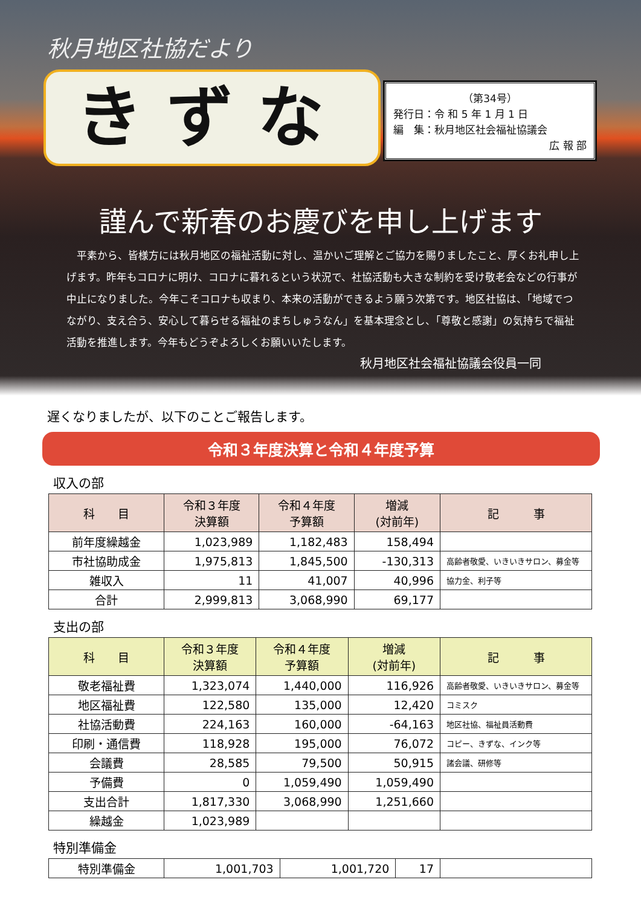秋月地区社協だより
きずな
（第34号）
発行日：令 和 5 年 1 月 1 日
編　集：秋月地区社会福祉協議会
広 報 部
謹んで新春のお慶びを申し上げます
　平素から、皆様方には秋月地区の福祉活動に対し、温かいご理解とご協力を賜りましたこと、厚くお礼申し上げます。昨年もコロナに明け、コロナに暮れるという状況で、社協活動も大きな制約を受け敬老会などの行事が中止になりました。今年こそコロナも収まり、本来の活動ができるよう願う次第です。地区社協は、「地域でつながり、支え合う、安心して暮らせる福祉のまちしゅうなん」を基本理念とし、「尊敬と感謝」の気持ちで福祉活動を推進します。今年もどうぞよろしくお願いいたします。
秋月地区社会福祉協議会役員一同
遅くなりましたが、以下のことご報告します。
令和３年度決算と令和４年度予算
収入の部
| 科 目 | 令和３年度 決算額 | 令和４年度 予算額 | 増減 (対前年) | 記 事 |
| --- | --- | --- | --- | --- |
| 前年度繰越金 | 1,023,989 | 1,182,483 | 158,494 | |
| 市社協助成金 | 1,975,813 | 1,845,500 | -130,313 | 高齢者敬愛、いきいきサロン、募金等 |
| 雑収入 | 11 | 41,007 | 40,996 | 協力金、利子等 |
| 合計 | 2,999,813 | 3,068,990 | 69,177 | |
支出の部
| 科 目 | 令和３年度 決算額 | 令和４年度 予算額 | 増減 (対前年) | 記 事 |
| --- | --- | --- | --- | --- |
| 敬老福祉費 | 1,323,074 | 1,440,000 | 116,926 | 高齢者敬愛、いきいきサロン、募金等 |
| 地区福祉費 | 122,580 | 135,000 | 12,420 | コミスク |
| 社協活動費 | 224,163 | 160,000 | -64,163 | 地区社協、福祉員活動費 |
| 印刷・通信費 | 118,928 | 195,000 | 76,072 | コピー、きずな、インク等 |
| 会議費 | 28,585 | 79,500 | 50,915 | 諸会議、研修等 |
| 予備費 | 0 | 1,059,490 | 1,059,490 | |
| 支出合計 | 1,817,330 | 3,068,990 | 1,251,660 | |
| 繰越金 | 1,023,989 | | | |
特別準備金
| 特別準備金 | 1,001,703 | 1,001,720 | 17 | |